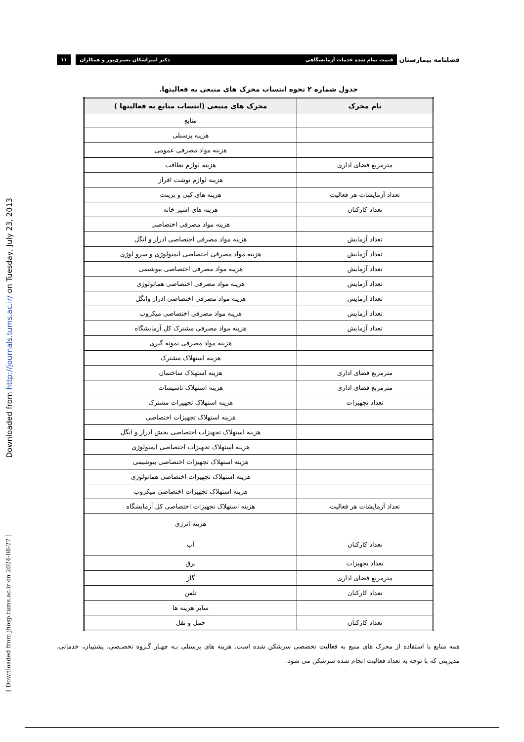فصلنامه بیمارستان
قیمت تمام شده خدمات آزمایشگاهی دکتر امیراشکان نصیری‌پور و همکاران
۱۱
Downloaded from http://journals.tums.ac.ir/ on Tuesday, July 23, 2013
[ Downloaded from jhosp.tums.ac.ir on 2024-08-27 ]
جدول شماره ۲ نحوه انتساب محرک های منبعی به فعالیتها.
| نام محرک | محرک های منبعی (انتساب منابع به فعالیتها ) |
| --- | --- |
| | منابع |
| | هزینه پرسنلی |
| | هزینه مواد مصرفی عمومی |
| مترمربع فضای اداری | هزینه لوازم نظافت |
| | هزینه لوازم نوشت افراز |
| تعداد آزمایشات هر فعالیت | هزینه های کپی و پرینت |
| تعداد کارکنان | هزینه های اشپز خانه |
| | هزینه مواد مصرفی اختصاصی |
| تعداد آزمایش | هزینه مواد مصرفی اختصاصی ادرار و انگل |
| تعداد آزمایش | هزینه مواد مصرفی اختصاصی ایمنولوژی و سرو لوژی |
| تعداد آزمایش | هزینه مواد مصرفی اختصاصی بیوشیمی |
| تعداد آزمایش | هزینه مواد مصرفی اختصاصی هماتولوژی |
| تعداد آزمایش | هزینه مواد مصرفی اختصاصی ادرار وانگل |
| تعداد آزمایش | هزینه مواد مصرفی اختصاصی میکروب |
| تعداد آزمایش | هزینه مواد مصرفی مشترک کل آزمایشگاه |
| | هزینه مواد مصرفی نمونه گیری |
| | هزینه استهلاک مشترک |
| مترمربع فضای اداری | هزینه استهلاک ساختمان |
| مترمربع فضای اداری | هزینه استهلاک تاسیسات |
| تعداد تجهیزات | هزینه استهلاک تجهیزات مشترک |
| | هزینه استهلاک تجهیزات اختصاصی |
| | هزینه استهلاک تجهیزات اختصاصی بخش ادرار و انگل |
| | هزینه استهلاک تجهیزات اختصاصی ایمنولوژی |
| | هزینه استهلاک تجهیزات اختصاصی بیوشیمی |
| | هزینه استهلاک تجهیزات اختصاصی هماتولوژی |
| | هزینه استهلاک تجهیزات اختصاصی میکروب |
| تعداد آزمایشات هر فعالیت | هزینه استهلاک تجهیزات اختصاصی کل آزمایشگاه |
| | هزینه انرژی |
| تعداد کارکنان | آب |
| تعداد تجهیزات | برق |
| مترمربع فضای اداری | گاز |
| تعداد کارکنان | تلفن |
| | سایر هزینه ها |
| تعداد کارکنان | حمل و نقل |
همه منابع با استفاده از محرک های منبع به فعالیت تخصصی سرشکن شده است. هزینه های پرسنلی بـه چهـار گـروه تخصـصی، پشتیبان، خدماتی، مدیریتی که با توجه به تعداد فعالیت انجام شده سرشکن می شود.